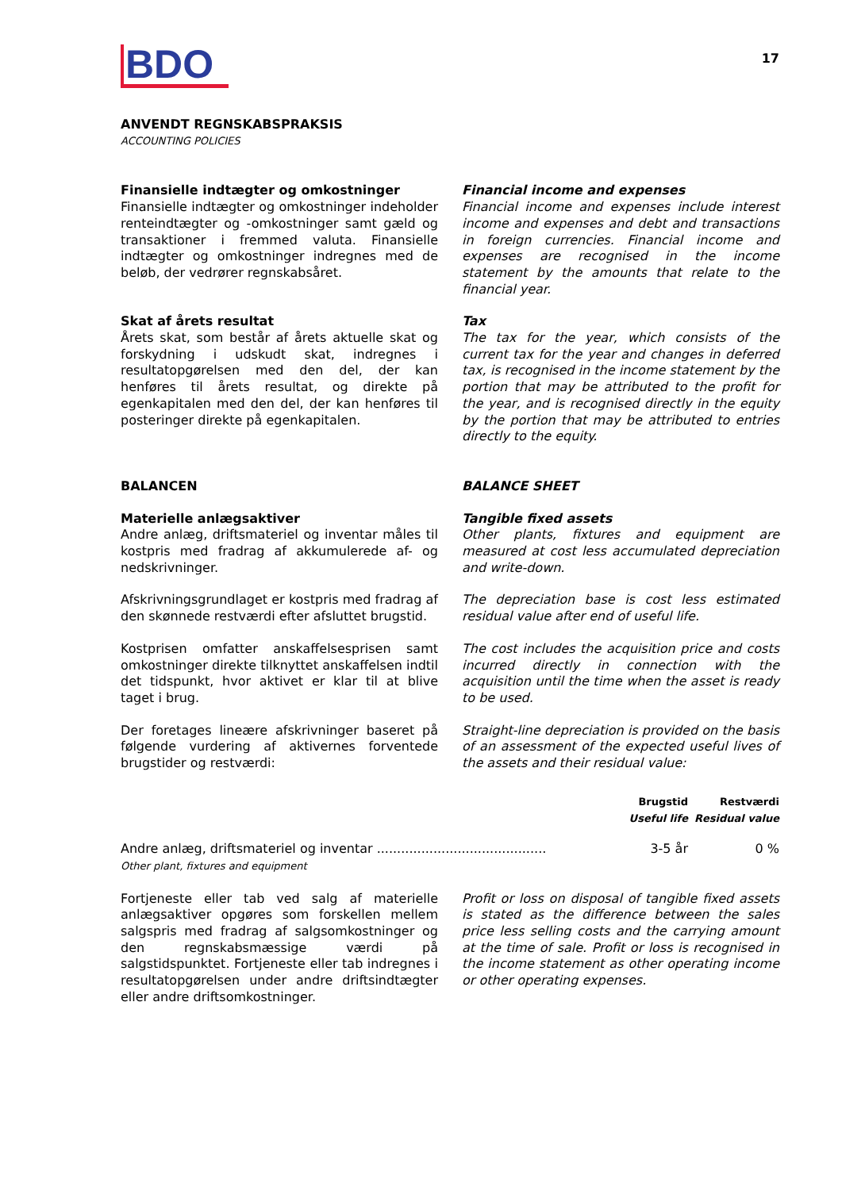BDO
17
ANVENDT REGNSKABSPRAKSIS
ACCOUNTING POLICIES
Finansielle indtægter og omkostninger
Finansielle indtægter og omkostninger indeholder renteindtægter og -omkostninger samt gæld og transaktioner i fremmed valuta. Finansielle indtægter og omkostninger indregnes med de beløb, der vedrører regnskabsåret.
Financial income and expenses
Financial income and expenses include interest income and expenses and debt and transactions in foreign currencies. Financial income and expenses are recognised in the income statement by the amounts that relate to the financial year.
Skat af årets resultat
Årets skat, som består af årets aktuelle skat og forskydning i udskudt skat, indregnes i resultatopgørelsen med den del, der kan henføres til årets resultat, og direkte på egenkapitalen med den del, der kan henføres til posteringer direkte på egenkapitalen.
Tax
The tax for the year, which consists of the current tax for the year and changes in deferred tax, is recognised in the income statement by the portion that may be attributed to the profit for the year, and is recognised directly in the equity by the portion that may be attributed to entries directly to the equity.
BALANCEN BALANCE SHEET
Materielle anlægsaktiver
Andre anlæg, driftsmateriel og inventar måles til kostpris med fradrag af akkumulerede af- og nedskrivninger.
Tangible fixed assets
Other plants, fixtures and equipment are measured at cost less accumulated depreciation and write-down.
Afskrivningsgrundlaget er kostpris med fradrag af den skønnede restværdi efter afsluttet brugstid.
The depreciation base is cost less estimated residual value after end of useful life.
Kostprisen omfatter anskaffelsesprisen samt omkostninger direkte tilknyttet anskaffelsen indtil det tidspunkt, hvor aktivet er klar til at blive taget i brug.
The cost includes the acquisition price and costs incurred directly in connection with the acquisition until the time when the asset is ready to be used.
Der foretages lineære afskrivninger baseret på følgende vurdering af aktivernes forventede brugstider og restværdi:
Straight-line depreciation is provided on the basis of an assessment of the expected useful lives of the assets and their residual value:
| | Brugstid Useful life | Restværdi Residual value |
| --- | --- | --- |
| Andre anlæg, driftsmateriel og inventar .......................................... Other plant, fixtures and equipment | 3-5 år | 0 % |
Fortjeneste eller tab ved salg af materielle anlægsaktiver opgøres som forskellen mellem salgspris med fradrag af salgsomkostninger og den regnskabsmæssige værdi på salgstidspunktet. Fortjeneste eller tab indregnes i resultatopgørelsen under andre driftsindtægter eller andre driftsomkostninger.
Profit or loss on disposal of tangible fixed assets is stated as the difference between the sales price less selling costs and the carrying amount at the time of sale. Profit or loss is recognised in the income statement as other operating income or other operating expenses.